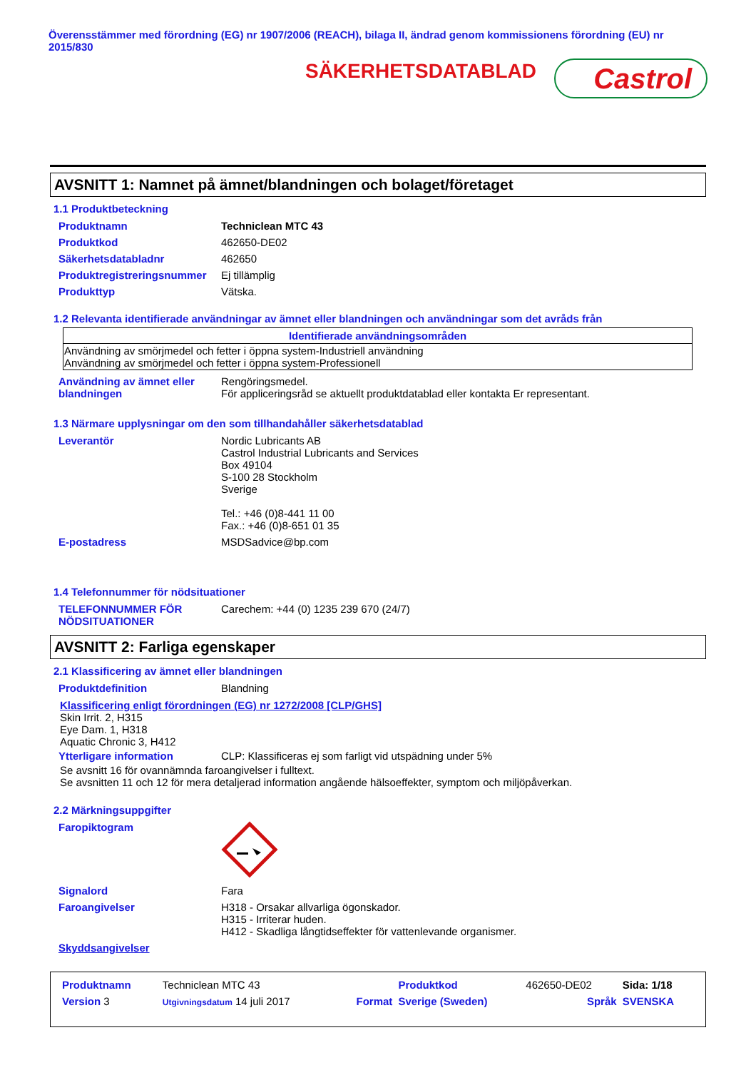Överensstämmer med förordning (EG) nr 1907/2006 (REACH), bilaga II, ändrad genom kommissionens förordning (EU) nr 2015/830
SÄKERHETSDATABLAD
Castrol
AVSNITT 1: Namnet på ämnet/blandningen och bolaget/företaget
1.1 Produktbeteckning
| Produktnamn | Techniclean MTC 43 |
| Produktkod | 462650-DE02 |
| Säkerhetsdatabladnr | 462650 |
| Produktregistreringsnummer | Ej tillämplig |
| Produkttyp | Vätska. |
1.2 Relevanta identifierade användningar av ämnet eller blandningen och användningar som det avråds från
| Identifierade användningsområden |
| --- |
| Användning av smörjmedel och fetter i öppna system-Industriell användning Användning av smörjmedel och fetter i öppna system-Professionell |
| Användning av ämnet eller blandningen | Rengöringsmedel. För appliceringsråd se aktuellt produktdatablad eller kontakta Er representant. |
1.3 Närmare upplysningar om den som tillhandahåller säkerhetsdatablad
| Leverantör | Nordic Lubricants AB Castrol Industrial Lubricants and Services Box 49104 S-100 28 Stockholm Sverige Tel.: +46 (0)8-441 11 00 Fax.: +46 (0)8-651 01 35 |
| E-postadress | MSDSadvice@bp.com |
1.4 Telefonnummer för nödsituationer
| TELEFONNUMMER FÖR NÖDSITUATIONER | Carechem: +44 (0) 1235 239 670 (24/7) |
AVSNITT 2: Farliga egenskaper
2.1 Klassificering av ämnet eller blandningen
| Produktdefinition | Blandning |
Klassificering enligt förordningen (EG) nr 1272/2008 [CLP/GHS]
Skin Irrit. 2, H315
Eye Dam. 1, H318
Aquatic Chronic 3, H412
| Ytterligare information | CLP: Klassificeras ej som farligt vid utspädning under 5% |
Se avsnitt 16 för ovannämnda faroangivelser i fulltext.
Se avsnitten 11 och 12 för mera detaljerad information angående hälsoeffekter, symptom och miljöpåverkan.
2.2 Märkningsuppgifter
| Faropiktogram | |
| Signalord | Fara |
| Faroangivelser | H318 - Orsakar allvarliga ögonskador. H315 - Irriterar huden. H412 - Skadliga långtidseffekter för vattenlevande organismer. |
| Skyddsangivelser | |
| Produktnamn | Techniclean MTC 43 | | Produktkod | 462650-DE02 | Sida: 1/18 |
| Version 3 | Utgivningsdatum 14 juli 2017 | Format | Sverige (Sweden) | Språk | SVENSKA |